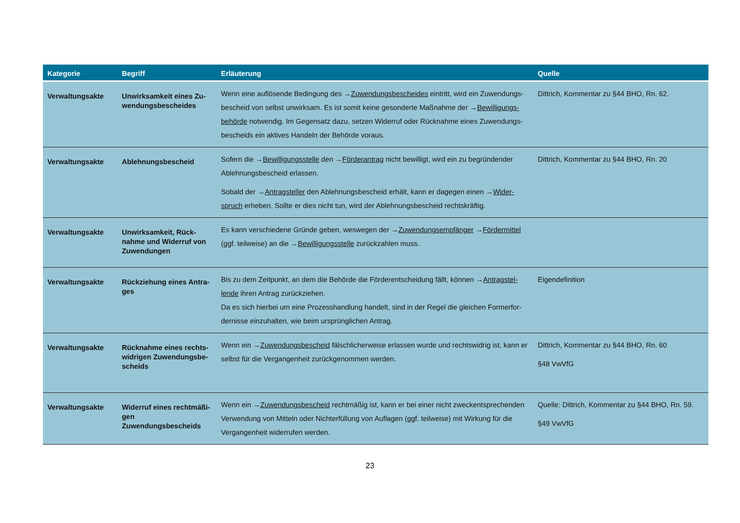| Kategorie | Begriff | Erläuterung | Quelle |
| --- | --- | --- | --- |
| Verwaltungsakte | Unwirksamkeit eines Zu-wendungsbescheides | Wenn eine auflösende Bedingung des → Zuwendungsbescheides eintritt, wird ein Zuwendungs-bescheid von selbst unwirksam. Es ist somit keine gesonderte Maßnahme der → Bewilligungs-behörde notwendig. Im Gegensatz dazu, setzen Widerruf oder Rücknahme eines Zuwendungs-bescheids ein aktives Handeln der Behörde voraus. | Dittrich, Kommentar zu §44 BHO, Rn. 62. |
| Verwaltungsakte | Ablehnungsbescheid | Sofern die → Bewilligungsstelle den → Förderantrag nicht bewilligt, wird ein zu begründender Ablehnungsbescheid erlassen. Sobald der → Antragsteller den Ablehnungsbescheid erhält, kann er dagegen einen → Wider-spruch erheben. Sollte er dies nicht tun, wird der Ablehnungsbescheid rechtskräftig. | Dittrich, Kommentar zu §44 BHO, Rn. 20 |
| Verwaltungsakte | Unwirksamkeit, Rück-nahme und Widerruf von Zuwendungen | Es kann verschiedene Gründe geben, weswegen der → Zuwendungsempfänger → Fördermittel (ggf. teilweise) an die → Bewilligungsstelle zurückzahlen muss. | |
| Verwaltungsakte | Rückziehung eines Antra-ges | Bis zu dem Zeitpunkt, an dem die Behörde die Förderentscheidung fällt, können → Antragstel-lende ihren Antrag zurückziehen. Da es sich hierbei um eine Prozesshandlung handelt, sind in der Regel die gleichen Formerfor-dernisse einzuhalten, wie beim ursprünglichen Antrag. | Eigendefinition |
| Verwaltungsakte | Rücknahme eines rechts-widrigen Zuwendungsbe-scheids | Wenn ein → Zuwendungsbescheid fälschlicherweise erlassen wurde und rechtswidrig ist, kann er selbst für die Vergangenheit zurückgenommen werden. | Dittrich, Kommentar zu §44 BHO, Rn. 60 §48 VwVfG |
| Verwaltungsakte | Widerruf eines rechtmäßi-gen Zuwendungsbescheids | Wenn ein → Zuwendungsbescheid rechtmäßig ist, kann er bei einer nicht zweckentsprechenden Verwendung von Mitteln oder Nichterfüllung von Auflagen (ggf. teilweise) mit Wirkung für die Vergangenheit widerrufen werden. | Quelle: Dittrich, Kommentar zu §44 BHO, Rn. 59. §49 VwVfG |
23